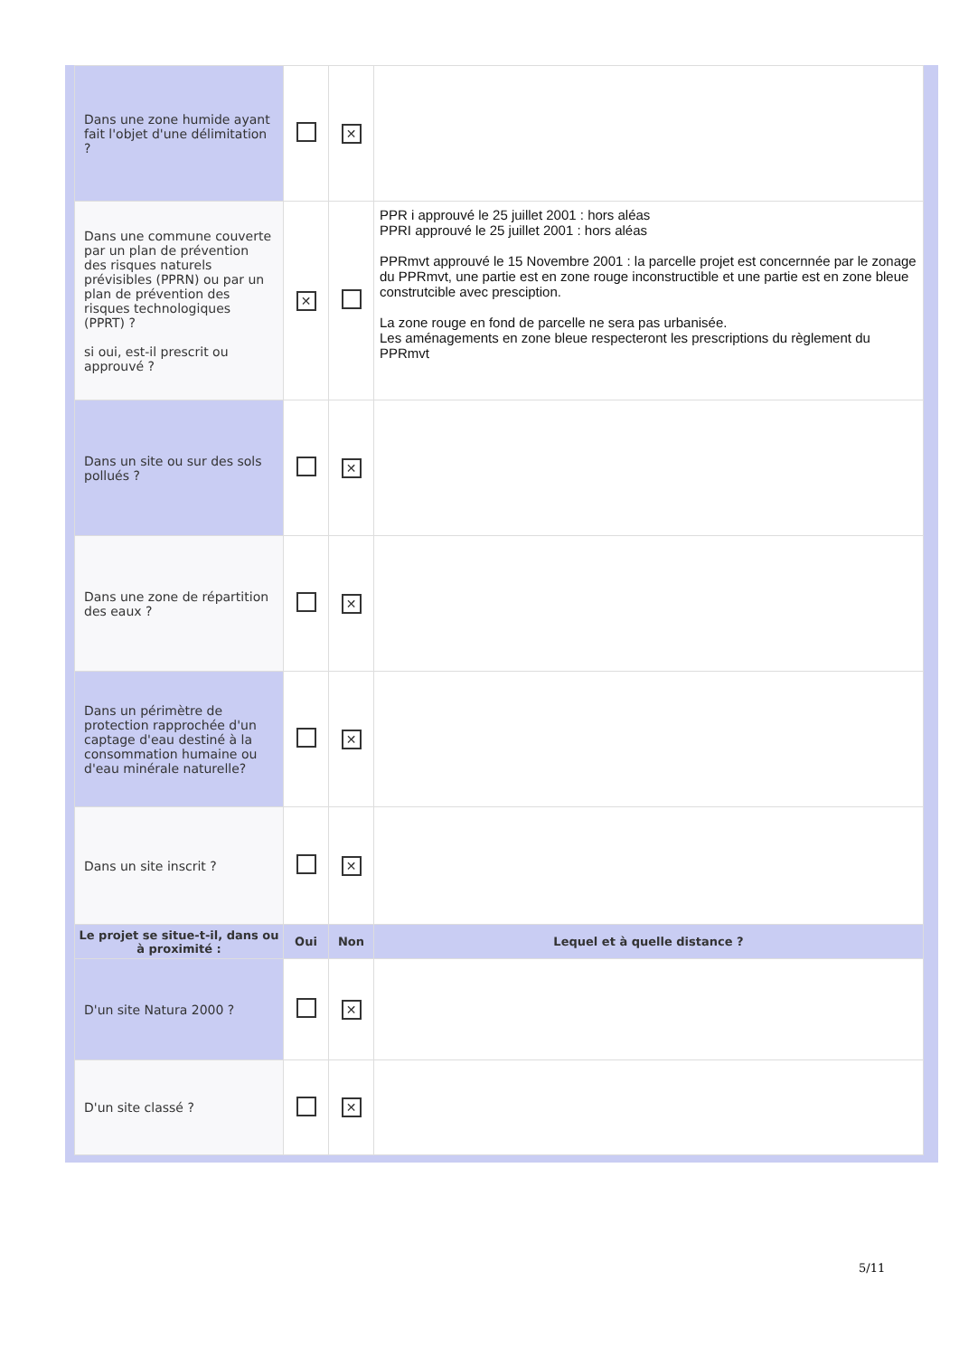| Dans une zone humide ayant fait l'objet d'une délimitation ? | | ✕ | |
| Dans une commune couverte par un plan de prévention des risques naturels prévisibles (PPRN) ou par un plan de prévention des risques technologiques (PPRT) ? si oui, est-il prescrit ou approuvé ? | ✕ | | PPR i approuvé le 25 juillet 2001 : hors aléas PPRI approuvé le 25 juillet 2001 : hors aléas PPRmvt approuvé le 15 Novembre 2001 : la parcelle projet est concernnée par le zonage du PPRmvt, une partie est en zone rouge inconstructible et une partie est en zone bleue construtcible avec presciption. La zone rouge en fond de parcelle ne sera pas urbanisée. Les aménagements en zone bleue respecteront les prescriptions du règlement du PPRmvt |
| Dans un site ou sur des sols pollués ? | | ✕ | |
| Dans une zone de répartition des eaux ? | | ✕ | |
| Dans un périmètre de protection rapprochée d'un captage d'eau destiné à la consommation humaine ou d'eau minérale naturelle? | | ✕ | |
| Dans un site inscrit ? | | ✕ | |
| Le projet se situe-t-il, dans ou à proximité : | Oui | Non | Lequel et à quelle distance ? |
| D'un site Natura 2000 ? | | ✕ | |
| D'un site classé ? | | ✕ | |
5/11